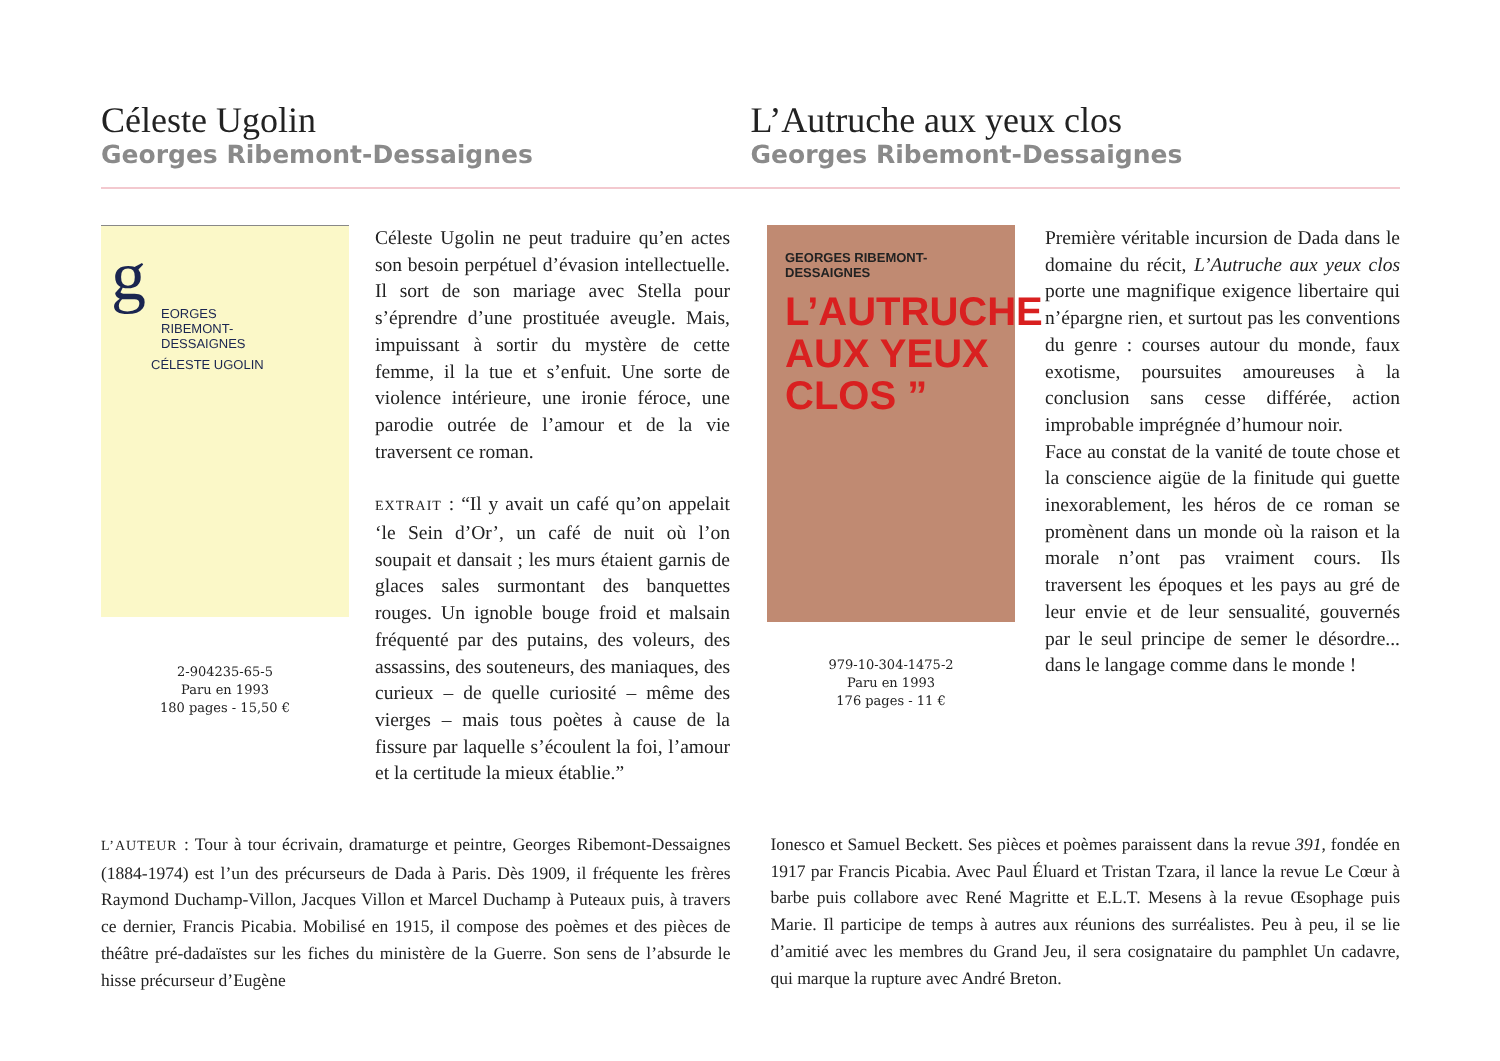Céleste Ugolin
Georges Ribemont-Dessaignes
L’Autruche aux yeux clos
Georges Ribemont-Dessaignes
g
EORGES
RIBEMONT-
DESSAIGNES
CÉLESTE UGOLIN
2-904235-65-5
Paru en 1993
180 pages - 15,50 €
Céleste Ugolin ne peut traduire qu’en actes son besoin perpétuel d’évasion intellectuelle. Il sort de son mariage avec Stella pour s’éprendre d’une prostituée aveugle. Mais, impuissant à sortir du mystère de cette femme, il la tue et s’enfuit. Une sorte de violence intérieure, une ironie féroce, une parodie outrée de l’amour et de la vie traversent ce roman.
EXTRAIT : “Il y avait un café qu’on appelait ‘le Sein d’Or’, un café de nuit où l’on soupait et dansait ; les murs étaient garnis de glaces sales surmontant des banquettes rouges. Un ignoble bouge froid et malsain fréquenté par des putains, des voleurs, des assassins, des souteneurs, des maniaques, des curieux – de quelle curiosité – même des vierges – mais tous poètes à cause de la fissure par laquelle s’écoulent la foi, l’amour et la certitude la mieux établie.”
GEORGES RIBEMONT-DESSAIGNES
L’AUTRUCHE AUX YEUX CLOS ”
979-10-304-1475-2
Paru en 1993
176 pages - 11 €
Première véritable incursion de Dada dans le domaine du récit, L’Autruche aux yeux clos porte une magnifique exigence libertaire qui n’épargne rien, et surtout pas les conventions du genre : courses autour du monde, faux exotisme, poursuites amoureuses à la conclusion sans cesse différée, action improbable imprégnée d’humour noir.
Face au constat de la vanité de toute chose et la conscience aigüe de la finitude qui guette inexorablement, les héros de ce roman se promènent dans un monde où la raison et la morale n’ont pas vraiment cours. Ils traversent les époques et les pays au gré de leur envie et de leur sensualité, gouvernés par le seul principe de semer le désordre... dans le langage comme dans le monde !
L’AUTEUR : Tour à tour écrivain, dramaturge et peintre, Georges Ribemont-Dessaignes (1884-1974) est l’un des précurseurs de Dada à Paris. Dès 1909, il fréquente les frères Raymond Duchamp-Villon, Jacques Villon et Marcel Duchamp à Puteaux puis, à travers ce dernier, Francis Picabia. Mobilisé en 1915, il compose des poèmes et des pièces de théâtre pré-dadaïstes sur les fiches du ministère de la Guerre. Son sens de l’absurde le hisse précurseur d’Eugène
Ionesco et Samuel Beckett. Ses pièces et poèmes paraissent dans la revue 391, fondée en 1917 par Francis Picabia. Avec Paul Éluard et Tristan Tzara, il lance la revue Le Cœur à barbe puis collabore avec René Magritte et E.L.T. Mesens à la revue Œsophage puis Marie. Il participe de temps à autres aux réunions des surréalistes. Peu à peu, il se lie d’amitié avec les membres du Grand Jeu, il sera cosignataire du pamphlet Un cadavre, qui marque la rupture avec André Breton.